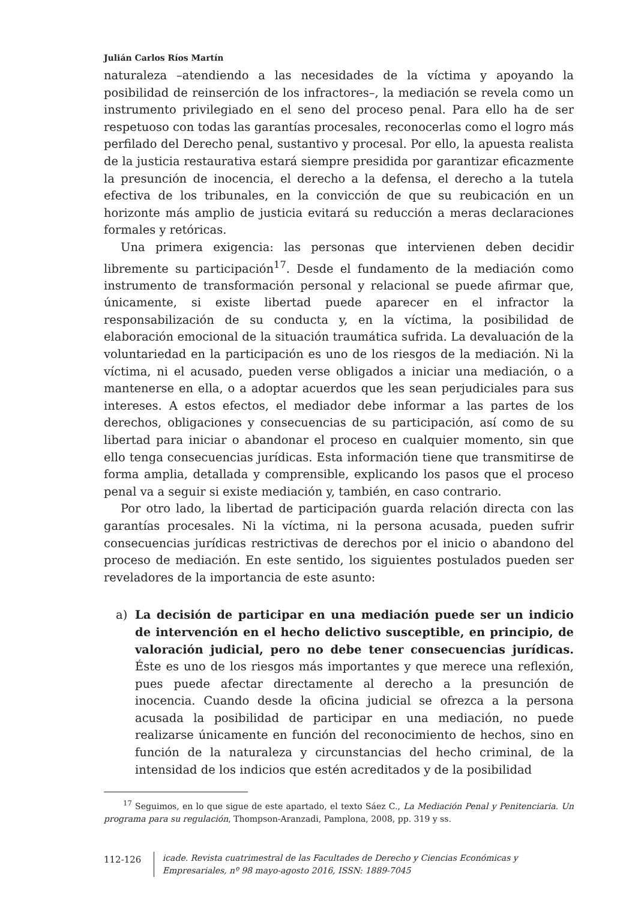Julián Carlos Ríos Martín
naturaleza –atendiendo a las necesidades de la víctima y apoyando la posibilidad de reinserción de los infractores–, la mediación se revela como un instrumento privilegiado en el seno del proceso penal. Para ello ha de ser respetuoso con todas las garantías procesales, reconocerlas como el logro más perfilado del Derecho penal, sustantivo y procesal. Por ello, la apuesta realista de la justicia restaurativa estará siempre presidida por garantizar eficazmente la presunción de inocencia, el derecho a la defensa, el derecho a la tutela efectiva de los tribunales, en la convicción de que su reubicación en un horizonte más amplio de justicia evitará su reducción a meras declaraciones formales y retóricas.
Una primera exigencia: las personas que intervienen deben decidir libremente su participación<sup>17</sup>. Desde el fundamento de la mediación como instrumento de transformación personal y relacional se puede afirmar que, únicamente, si existe libertad puede aparecer en el infractor la responsabilización de su conducta y, en la víctima, la posibilidad de elaboración emocional de la situación traumática sufrida. La devaluación de la voluntariedad en la participación es uno de los riesgos de la mediación. Ni la víctima, ni el acusado, pueden verse obligados a iniciar una mediación, o a mantenerse en ella, o a adoptar acuerdos que les sean perjudiciales para sus intereses. A estos efectos, el mediador debe informar a las partes de los derechos, obligaciones y consecuencias de su participación, así como de su libertad para iniciar o abandonar el proceso en cualquier momento, sin que ello tenga consecuencias jurídicas. Esta información tiene que transmitirse de forma amplia, detallada y comprensible, explicando los pasos que el proceso penal va a seguir si existe mediación y, también, en caso contrario.
Por otro lado, la libertad de participación guarda relación directa con las garantías procesales. Ni la víctima, ni la persona acusada, pueden sufrir consecuencias jurídicas restrictivas de derechos por el inicio o abandono del proceso de mediación. En este sentido, los siguientes postulados pueden ser reveladores de la importancia de este asunto:
a) La decisión de participar en una mediación puede ser un indicio de intervención en el hecho delictivo susceptible, en principio, de valoración judicial, pero no debe tener consecuencias jurídicas. Éste es uno de los riesgos más importantes y que merece una reflexión, pues puede afectar directamente al derecho a la presunción de inocencia. Cuando desde la oficina judicial se ofrezca a la persona acusada la posibilidad de participar en una mediación, no puede realizarse únicamente en función del reconocimiento de hechos, sino en función de la naturaleza y circunstancias del hecho criminal, de la intensidad de los indicios que estén acreditados y de la posibilidad
<sup>17</sup> Seguimos, en lo que sigue de este apartado, el texto Sáez C., La Mediación Penal y Penitenciaria. Un programa para su regulación, Thompson-Aranzadi, Pamplona, 2008, pp. 319 y ss.
112-126
icade. Revista cuatrimestral de las Facultades de Derecho y Ciencias Económicas y Empresariales, nº 98 mayo-agosto 2016, ISSN: 1889-7045